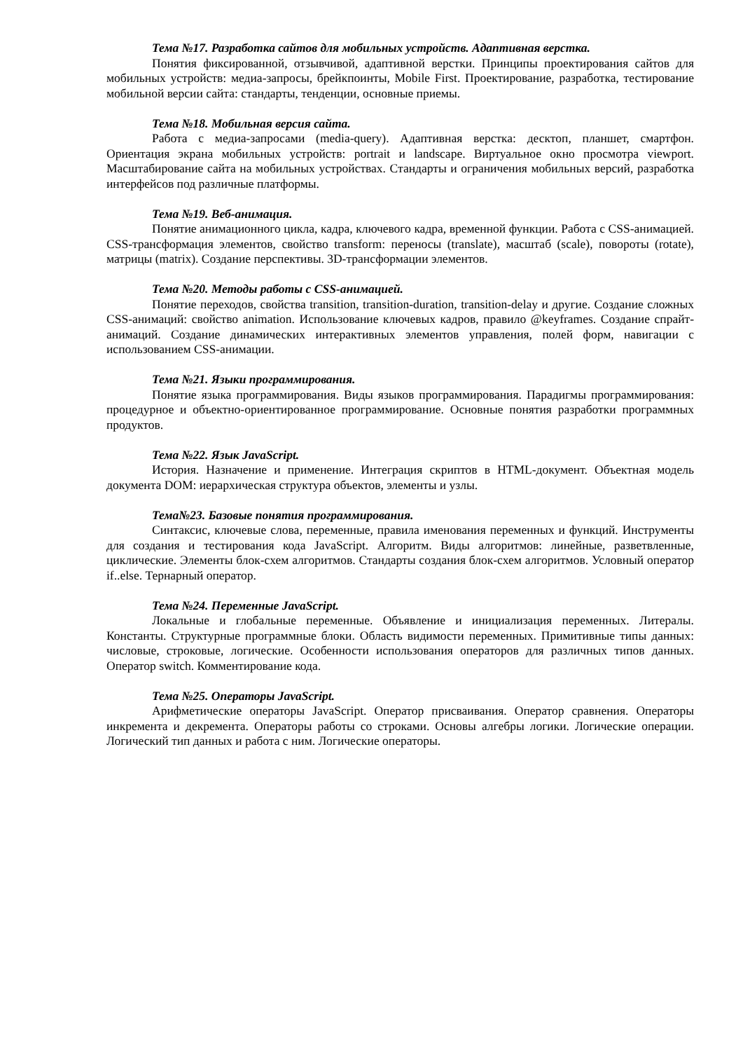Тема №17. Разработка сайтов для мобильных устройств. Адаптивная верстка.
Понятия фиксированной, отзывчивой, адаптивной верстки. Принципы проектирования сайтов для мобильных устройств: медиа-запросы, брейкпоинты, Mobile First. Проектирование, разработка, тестирование мобильной версии сайта: стандарты, тенденции, основные приемы.
Тема №18. Мобильная версия сайта.
Работа с медиа-запросами (media-query). Адаптивная верстка: десктоп, планшет, смартфон. Ориентация экрана мобильных устройств: portrait и landscape. Виртуальное окно просмотра viewport. Масштабирование сайта на мобильных устройствах. Стандарты и ограничения мобильных версий, разработка интерфейсов под различные платформы.
Тема №19. Веб-анимация.
Понятие анимационного цикла, кадра, ключевого кадра, временной функции. Работа с CSS-анимацией. CSS-трансформация элементов, свойство transform: переносы (translate), масштаб (scale), повороты (rotate), матрицы (matrix). Создание перспективы. 3D-трансформации элементов.
Тема №20. Методы работы с CSS-анимацией.
Понятие переходов, свойства transition, transition-duration, transition-delay и другие. Создание сложных CSS-анимаций: свойство animation. Использование ключевых кадров, правило @keyframes. Создание спрайт-анимаций. Создание динамических интерактивных элементов управления, полей форм, навигации с использованием CSS-анимации.
Тема №21. Языки программирования.
Понятие языка программирования. Виды языков программирования. Парадигмы программирования: процедурное и объектно-ориентированное программирование. Основные понятия разработки программных продуктов.
Тема №22. Язык JavaScript.
История. Назначение и применение. Интеграция скриптов в HTML-документ. Объектная модель документа DOM: иерархическая структура объектов, элементы и узлы.
Тема№23. Базовые понятия программирования.
Синтаксис, ключевые слова, переменные, правила именования переменных и функций. Инструменты для создания и тестирования кода JavaScript. Алгоритм. Виды алгоритмов: линейные, разветвленные, циклические. Элементы блок-схем алгоритмов. Стандарты создания блок-схем алгоритмов. Условный оператор if..else. Тернарный оператор.
Тема №24. Переменные JavaScript.
Локальные и глобальные переменные. Объявление и инициализация переменных. Литералы. Константы. Структурные программные блоки. Область видимости переменных. Примитивные типы данных: числовые, строковые, логические. Особенности использования операторов для различных типов данных. Оператор switch. Комментирование кода.
Тема №25. Операторы JavaScript.
Арифметические операторы JavaScript. Оператор присваивания. Оператор сравнения. Операторы инкремента и декремента. Операторы работы со строками. Основы алгебры логики. Логические операции. Логический тип данных и работа с ним. Логические операторы.